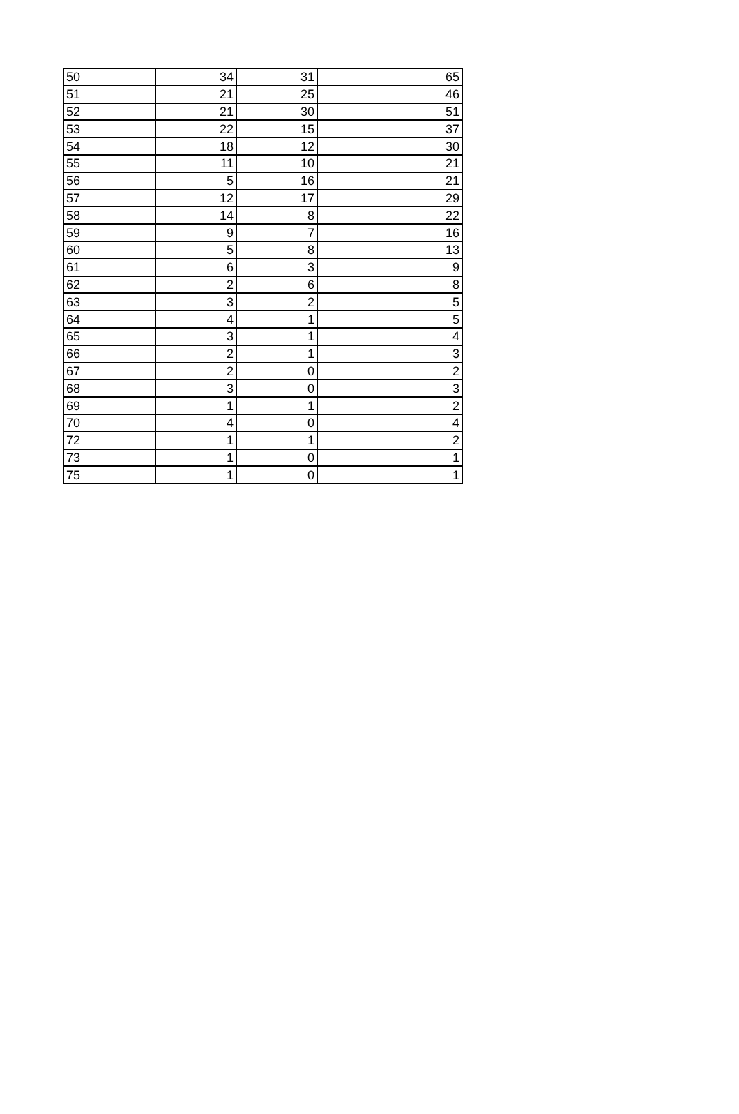| 50 | 34 | 31 | 65 |
| 51 | 21 | 25 | 46 |
| 52 | 21 | 30 | 51 |
| 53 | 22 | 15 | 37 |
| 54 | 18 | 12 | 30 |
| 55 | 11 | 10 | 21 |
| 56 | 5 | 16 | 21 |
| 57 | 12 | 17 | 29 |
| 58 | 14 | 8 | 22 |
| 59 | 9 | 7 | 16 |
| 60 | 5 | 8 | 13 |
| 61 | 6 | 3 | 9 |
| 62 | 2 | 6 | 8 |
| 63 | 3 | 2 | 5 |
| 64 | 4 | 1 | 5 |
| 65 | 3 | 1 | 4 |
| 66 | 2 | 1 | 3 |
| 67 | 2 | 0 | 2 |
| 68 | 3 | 0 | 3 |
| 69 | 1 | 1 | 2 |
| 70 | 4 | 0 | 4 |
| 72 | 1 | 1 | 2 |
| 73 | 1 | 0 | 1 |
| 75 | 1 | 0 | 1 |